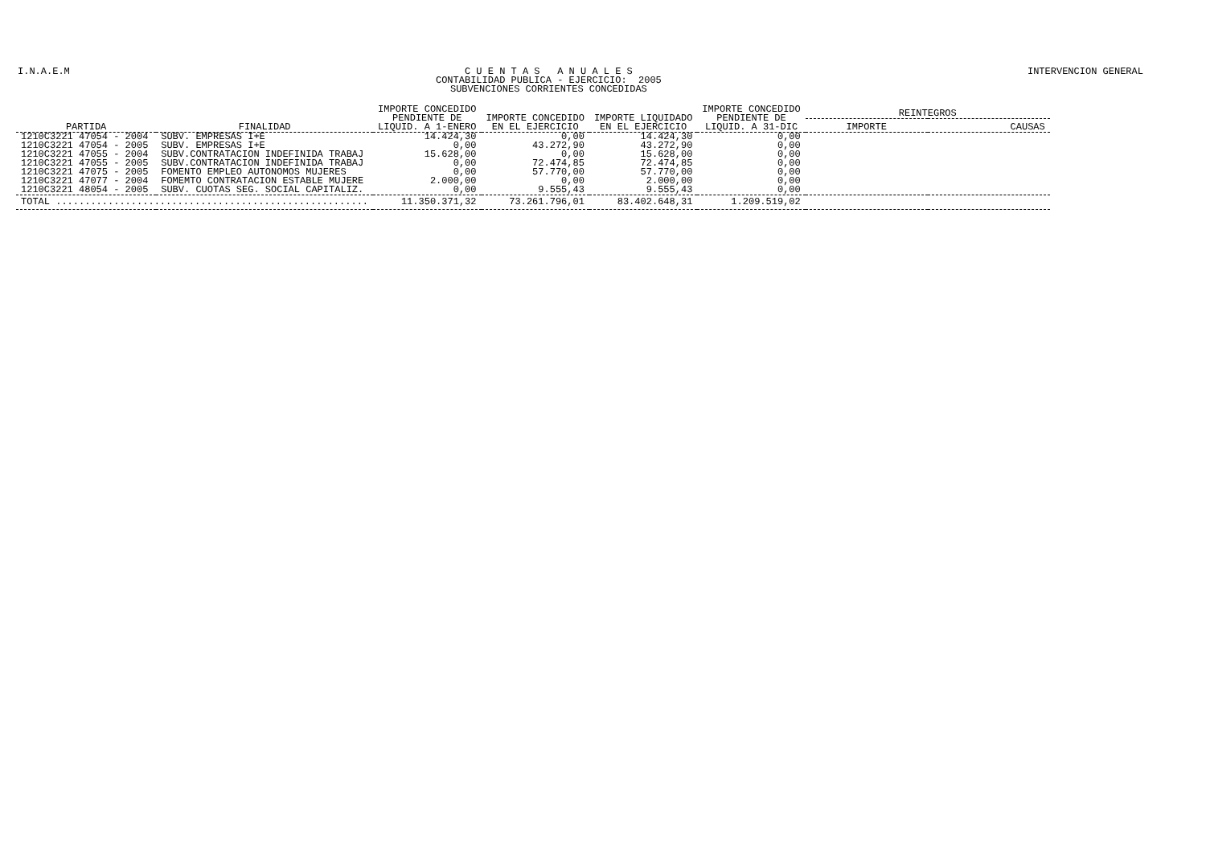I.N.A.E.M C U E N T A S A N U A L E S
CONTABILIDAD PUBLICA - EJERCICIO: 2005
SUBVENCIONES CORRIENTES CONCEDIDAS
INTERVENCION GENERAL
| PARTIDA | FINALIDAD | IMPORTE CONCEDIDO PENDIENTE DE LIQUID. A 1-ENERO | IMPORTE CONCEDIDO EN EL EJERCICIO | IMPORTE LIQUIDADO EN EL EJERCICIO | IMPORTE CONCEDIDO PENDIENTE DE LIQUID. A 31-DIC | REINTEGROS | |
| --- | --- | --- | --- | --- | --- | --- | --- |
| | | | | | | IMPORTE | CAUSAS |
| 1210C3221 47054 - 2004 | SUBV. EMPRESAS I+E | 14.424,30 | 0,00 | 14.424,30 | 0,00 | | |
| 1210C3221 47054 - 2005 | SUBV. EMPRESAS I+E | 0,00 | 43.272,90 | 43.272,90 | 0,00 | | |
| 1210C3221 47055 - 2004 | SUBV.CONTRATACION INDEFINIDA TRABAJ | 15.628,00 | 0,00 | 15.628,00 | 0,00 | | |
| 1210C3221 47055 - 2005 | SUBV.CONTRATACION INDEFINIDA TRABAJ | 0,00 | 72.474,85 | 72.474,85 | 0,00 | | |
| 1210C3221 47075 - 2005 | FOMENTO EMPLEO AUTONOMOS MUJERES | 0,00 | 57.770,00 | 57.770,00 | 0,00 | | |
| 1210C3221 47077 - 2004 | FOMEMTO CONTRATACION ESTABLE MUJERE | 2.000,00 | 0,00 | 2.000,00 | 0,00 | | |
| 1210C3221 48054 - 2005 | SUBV. CUOTAS SEG. SOCIAL CAPITALIZ. | 0,00 | 9.555,43 | 9.555,43 | 0,00 | | |
| TOTAL ...................................................... | | 11.350.371,32 | 73.261.796,01 | 83.402.648,31 | 1.209.519,02 | | |